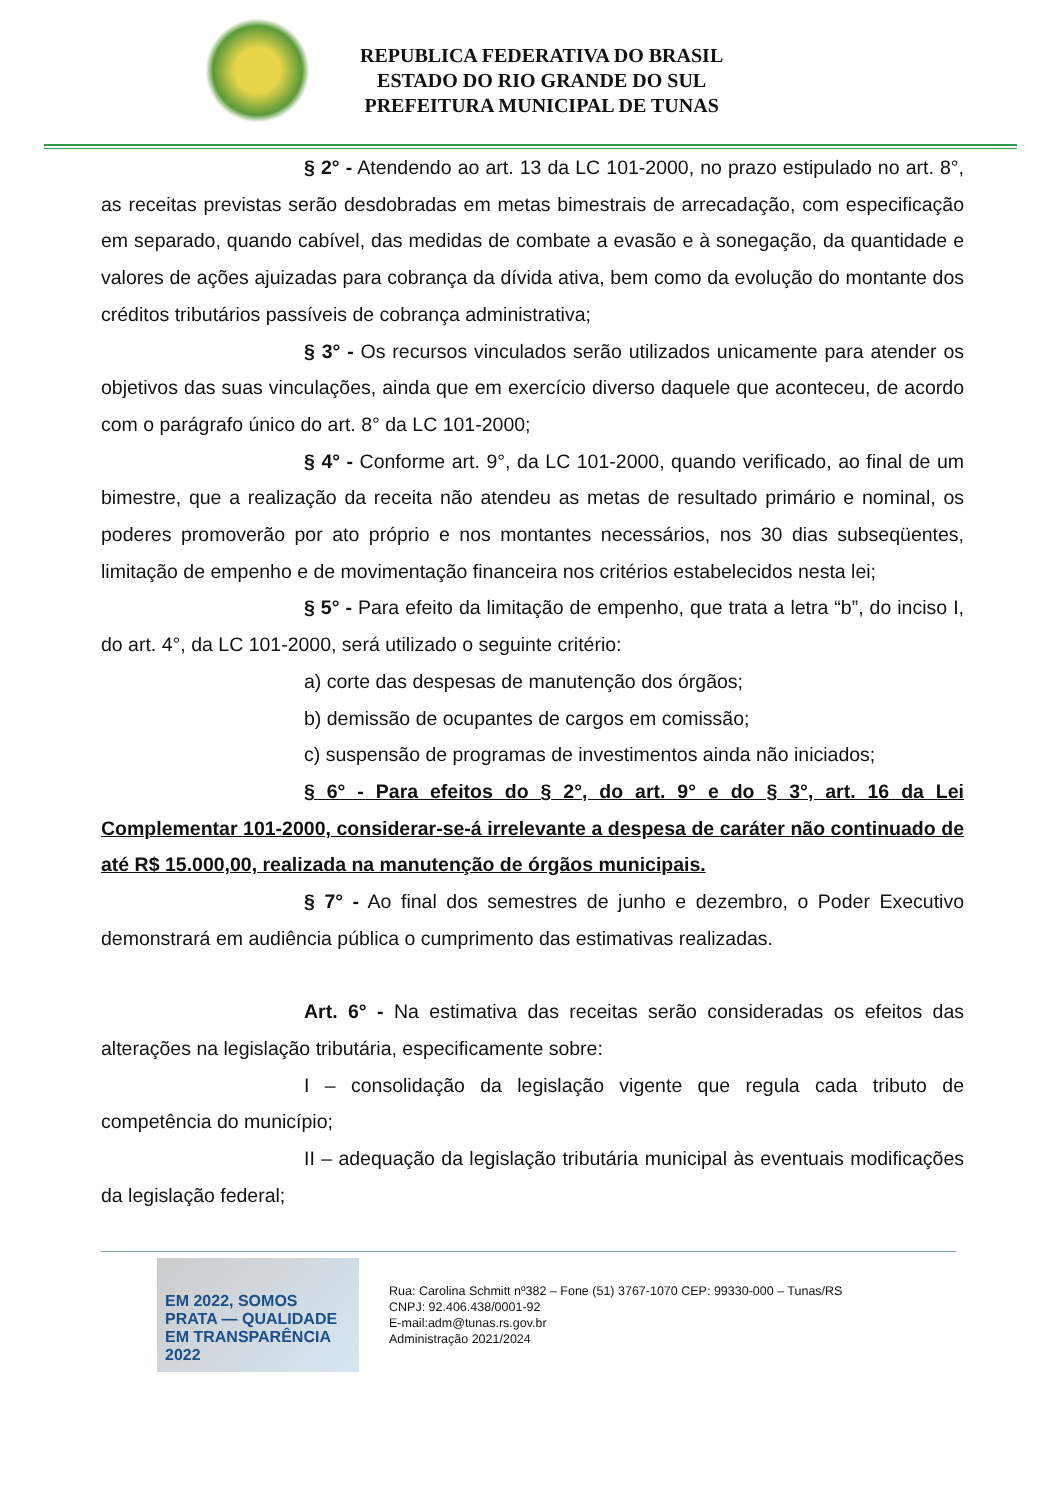REPUBLICA FEDERATIVA DO BRASIL
ESTADO DO RIO GRANDE DO SUL
PREFEITURA MUNICIPAL DE TUNAS
§ 2° - Atendendo ao art. 13 da LC 101-2000, no prazo estipulado no art. 8°, as receitas previstas serão desdobradas em metas bimestrais de arrecadação, com especificação em separado, quando cabível, das medidas de combate a evasão e à sonegação, da quantidade e valores de ações ajuizadas para cobrança da dívida ativa, bem como da evolução do montante dos créditos tributários passíveis de cobrança administrativa;
§ 3° - Os recursos vinculados serão utilizados unicamente para atender os objetivos das suas vinculações, ainda que em exercício diverso daquele que aconteceu, de acordo com o parágrafo único do art. 8° da LC 101-2000;
§ 4° - Conforme art. 9°, da LC 101-2000, quando verificado, ao final de um bimestre, que a realização da receita não atendeu as metas de resultado primário e nominal, os poderes promoverão por ato próprio e nos montantes necessários, nos 30 dias subseqüentes, limitação de empenho e de movimentação financeira nos critérios estabelecidos nesta lei;
§ 5° - Para efeito da limitação de empenho, que trata a letra “b”, do inciso I, do art. 4°, da LC 101-2000, será utilizado o seguinte critério:
a) corte das despesas de manutenção dos órgãos;
b) demissão de ocupantes de cargos em comissão;
c) suspensão de programas de investimentos ainda não iniciados;
§ 6° - Para efeitos do § 2°, do art. 9° e do § 3°, art. 16 da Lei Complementar 101-2000, considerar-se-á irrelevante a despesa de caráter não continuado de até R$ 15.000,00, realizada na manutenção de órgãos municipais.
§ 7° - Ao final dos semestres de junho e dezembro, o Poder Executivo demonstrará em audiência pública o cumprimento das estimativas realizadas.
Art. 6° - Na estimativa das receitas serão consideradas os efeitos das alterações na legislação tributária, especificamente sobre:
I – consolidação da legislação vigente que regula cada tributo de competência do município;
II – adequação da legislação tributária municipal às eventuais modificações da legislação federal;
EM 2022, SOMOS PRATA — QUALIDADE EM TRANSPARÊNCIA 2022
Rua: Carolina Schmitt nº382 – Fone (51) 3767-1070 CEP: 99330-000 – Tunas/RS
CNPJ: 92.406.438/0001-92
E-mail:adm@tunas.rs.gov.br
Administração 2021/2024